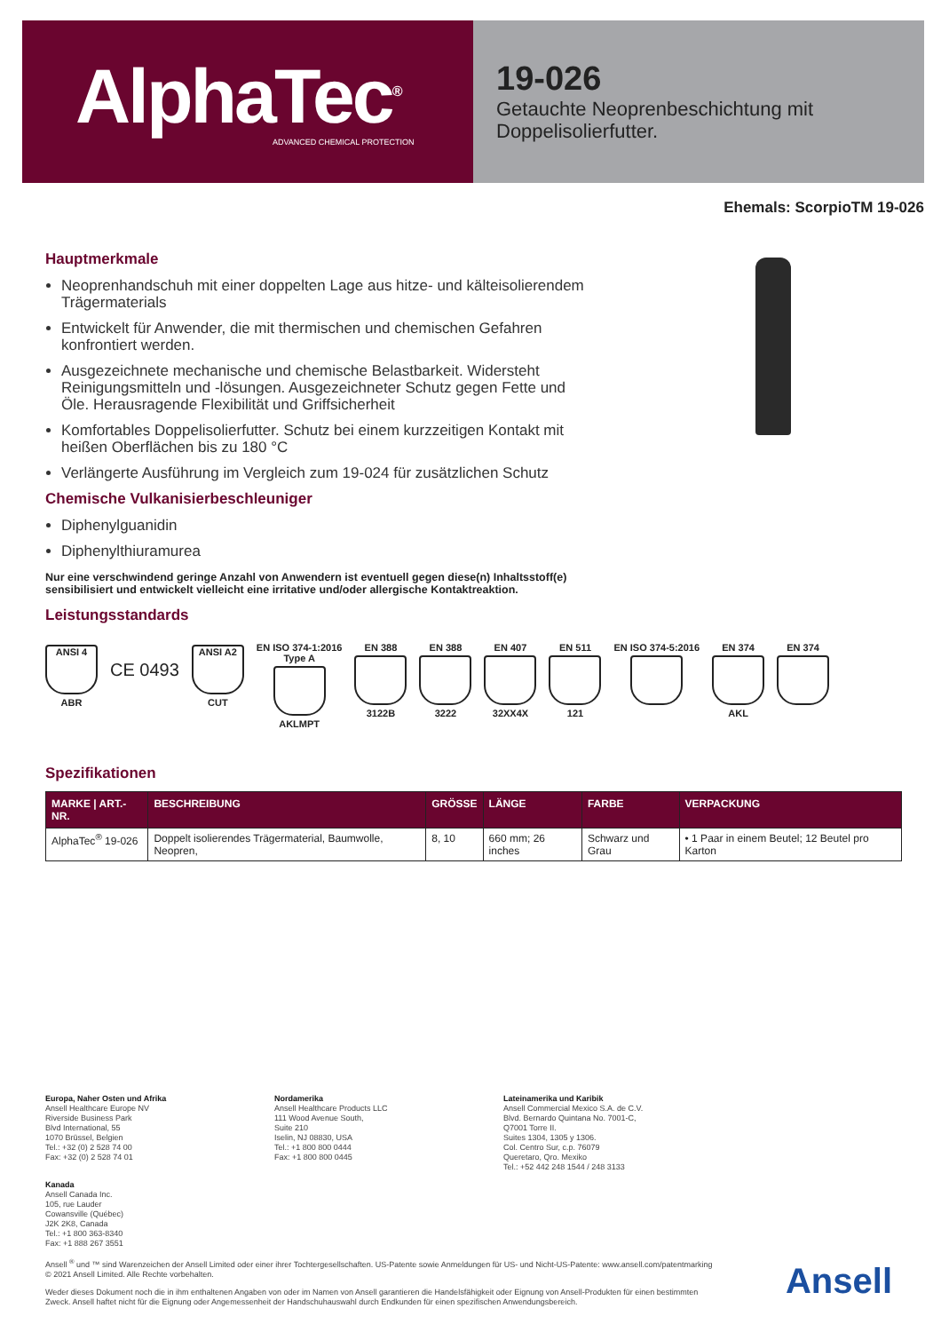AlphaTec<sup>®</sup>
ADVANCED CHEMICAL PROTECTION
19-026
Getauchte Neoprenbeschichtung mit Doppelisolierfutter.
Ehemals: ScorpioTM 19-026
Hauptmerkmale
Neoprenhandschuh mit einer doppelten Lage aus hitze- und kälteisolierendem Trägermaterials
Entwickelt für Anwender, die mit thermischen und chemischen Gefahren konfrontiert werden.
Ausgezeichnete mechanische und chemische Belastbarkeit. Widersteht Reinigungsmitteln und -lösungen. Ausgezeichneter Schutz gegen Fette und Öle. Herausragende Flexibilität und Griffsicherheit
Komfortables Doppelisolierfutter. Schutz bei einem kurzzeitigen Kontakt mit heißen Oberflächen bis zu 180 °C
Verlängerte Ausführung im Vergleich zum 19-024 für zusätzlichen Schutz
Chemische Vulkanisierbeschleuniger
Diphenylguanidin
Diphenylthiuramurea
Nur eine verschwindend geringe Anzahl von Anwendern ist eventuell gegen diese(n) Inhaltsstoff(e) sensibilisiert und entwickelt vielleicht eine irritative und/oder allergische Kontaktreaktion.
Leistungsstandards
ANSI 4
ABR
CE 0493
ANSI A2
CUT
EN ISO 374-1:2016
Type A
AKLMPT
EN 388
3122B
EN 388
3222
EN 407
32XX4X
EN 511
121
EN ISO 374-5:2016 EN 374
AKL
EN 374
Spezifikationen
| MARKE / ART.-NR. | BESCHREIBUNG | GRÖSSE | LÄNGE | FARBE | VERPACKUNG |
| --- | --- | --- | --- | --- | --- |
| AlphaTec<sup>®</sup> 19-026 | Doppelt isolierendes Trägermaterial, Baumwolle, Neopren, | 8, 10 | 660 mm; 26 inches | Schwarz und Grau | • 1 Paar in einem Beutel; 12 Beutel pro Karton |
Europa, Naher Osten und Afrika
Ansell Healthcare Europe NV
Riverside Business Park
Blvd International, 55
1070 Brüssel, Belgien
Tel.: +32 (0) 2 528 74 00
Fax: +32 (0) 2 528 74 01
Nordamerika
Ansell Healthcare Products LLC
111 Wood Avenue South,
Suite 210
Iselin, NJ 08830, USA
Tel.: +1 800 800 0444
Fax: +1 800 800 0445
Lateinamerika und Karibik
Ansell Commercial Mexico S.A. de C.V.
Blvd. Bernardo Quintana No. 7001-C,
Q7001 Torre II.
Suites 1304, 1305 y 1306.
Col. Centro Sur, c.p. 76079
Queretaro, Qro. Mexiko
Tel.: +52 442 248 1544 / 248 3133
Kanada
Ansell Canada Inc.
105, rue Lauder
Cowansville (Québec)
J2K 2K8, Canada
Tel.: +1 800 363-8340
Fax: +1 888 267 3551
Ansell <sup>®</sup> und ™ sind Warenzeichen der Ansell Limited oder einer ihrer Tochtergesellschaften. US-Patente sowie Anmeldungen für US- und Nicht-US-Patente: www.ansell.com/patentmarking © 2021 Ansell Limited. Alle Rechte vorbehalten.
Weder dieses Dokument noch die in ihm enthaltenen Angaben von oder im Namen von Ansell garantieren die Handelsfähigkeit oder Eignung von Ansell-Produkten für einen bestimmten Zweck. Ansell haftet nicht für die Eignung oder Angemessenheit der Handschuhauswahl durch Endkunden für einen spezifischen Anwendungsbereich.
Ansell